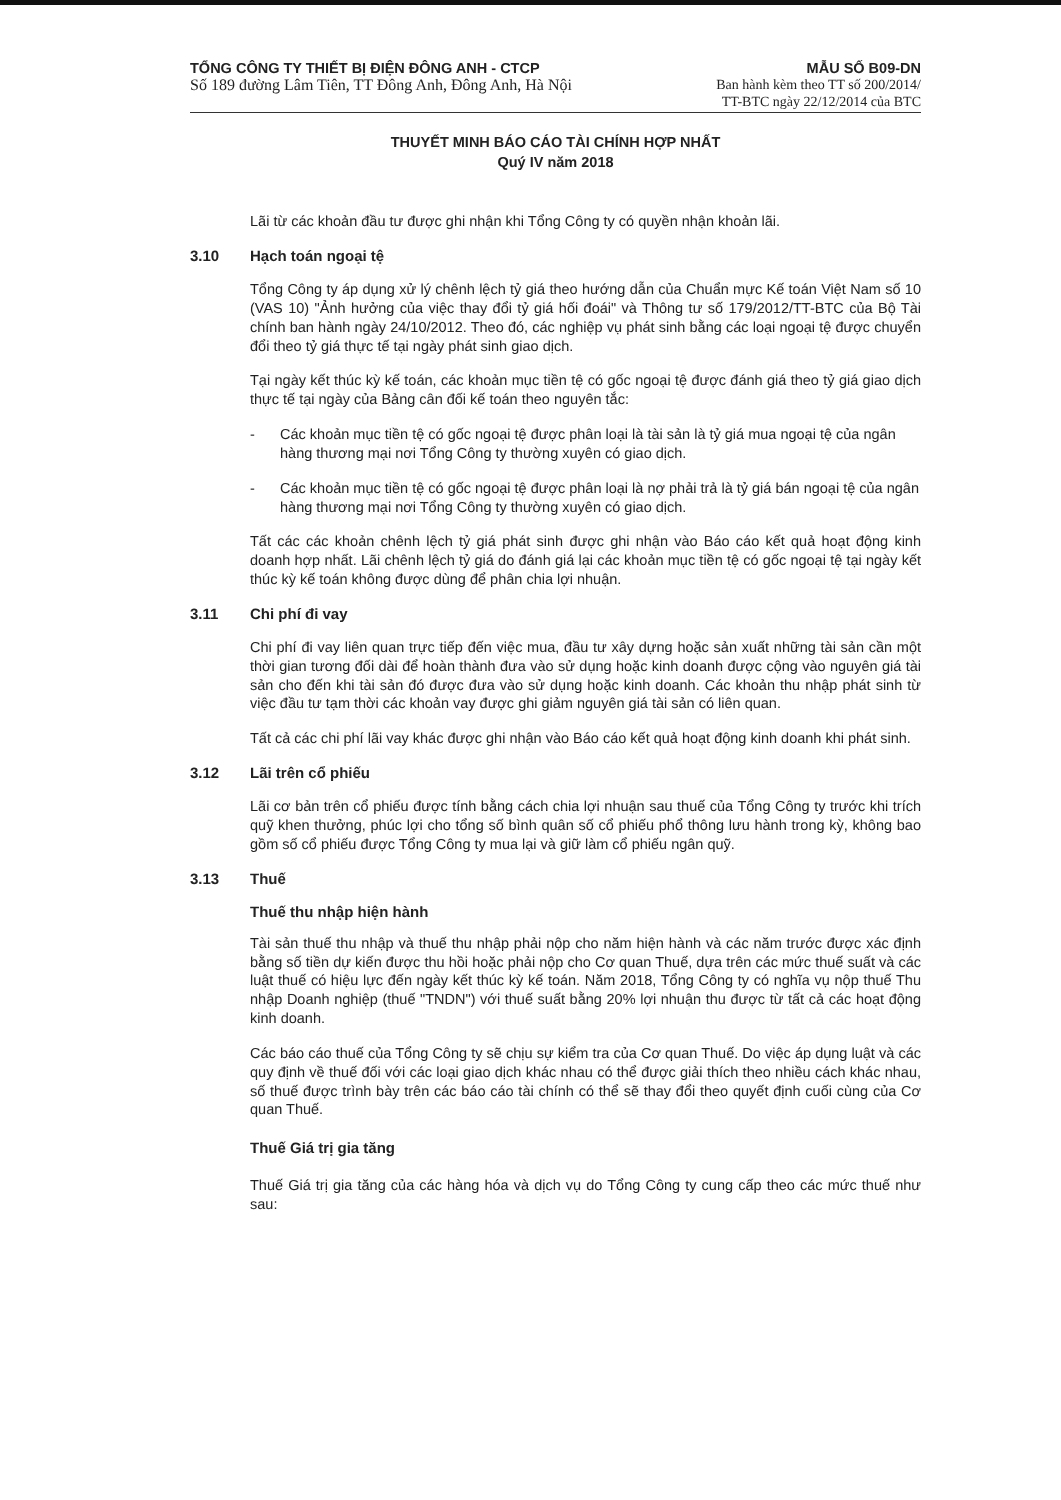TỔNG CÔNG TY THIẾT BỊ ĐIỆN ĐÔNG ANH - CTCP
Số 189 đường Lâm Tiên, TT Đông Anh, Đông Anh, Hà Nội
MẪU SỐ B09-DN
Ban hành kèm theo TT số 200/2014/
TT-BTC ngày 22/12/2014 của BTC
THUYẾT MINH BÁO CÁO TÀI CHÍNH HỢP NHẤT
Quý IV năm 2018
Lãi từ các khoản đầu tư được ghi nhận khi Tổng Công ty có quyền nhận khoản lãi.
3.10 Hạch toán ngoại tệ
Tổng Công ty áp dụng xử lý chênh lệch tỷ giá theo hướng dẫn của Chuẩn mực Kế toán Việt Nam số 10 (VAS 10) "Ảnh hưởng của việc thay đổi tỷ giá hối đoái" và Thông tư số 179/2012/TT-BTC của Bộ Tài chính ban hành ngày 24/10/2012. Theo đó, các nghiệp vụ phát sinh bằng các loại ngoại tệ được chuyển đổi theo tỷ giá thực tế tại ngày phát sinh giao dịch.
Tại ngày kết thúc kỳ kế toán, các khoản mục tiền tệ có gốc ngoại tệ được đánh giá theo tỷ giá giao dịch thực tế tại ngày của Bảng cân đối kế toán theo nguyên tắc:
- Các khoản mục tiền tệ có gốc ngoại tệ được phân loại là tài sản là tỷ giá mua ngoại tệ của ngân hàng thương mại nơi Tổng Công ty thường xuyên có giao dịch.
- Các khoản mục tiền tệ có gốc ngoại tệ được phân loại là nợ phải trả là tỷ giá bán ngoại tệ của ngân hàng thương mại nơi Tổng Công ty thường xuyên có giao dịch.
Tất các các khoản chênh lệch tỷ giá phát sinh được ghi nhận vào Báo cáo kết quả hoạt động kinh doanh hợp nhất. Lãi chênh lệch tỷ giá do đánh giá lại các khoản mục tiền tệ có gốc ngoại tệ tại ngày kết thúc kỳ kế toán không được dùng để phân chia lợi nhuận.
3.11 Chi phí đi vay
Chi phí đi vay liên quan trực tiếp đến việc mua, đầu tư xây dựng hoặc sản xuất những tài sản cần một thời gian tương đối dài để hoàn thành đưa vào sử dụng hoặc kinh doanh được cộng vào nguyên giá tài sản cho đến khi tài sản đó được đưa vào sử dụng hoặc kinh doanh. Các khoản thu nhập phát sinh từ việc đầu tư tạm thời các khoản vay được ghi giảm nguyên giá tài sản có liên quan.
Tất cả các chi phí lãi vay khác được ghi nhận vào Báo cáo kết quả hoạt động kinh doanh khi phát sinh.
3.12 Lãi trên cổ phiếu
Lãi cơ bản trên cổ phiếu được tính bằng cách chia lợi nhuận sau thuế của Tổng Công ty trước khi trích quỹ khen thưởng, phúc lợi cho tổng số bình quân số cổ phiếu phổ thông lưu hành trong kỳ, không bao gồm số cổ phiếu được Tổng Công ty mua lại và giữ làm cổ phiếu ngân quỹ.
3.13 Thuế
Thuế thu nhập hiện hành
Tài sản thuế thu nhập và thuế thu nhập phải nộp cho năm hiện hành và các năm trước được xác định bằng số tiền dự kiến được thu hồi hoặc phải nộp cho Cơ quan Thuế, dựa trên các mức thuế suất và các luật thuế có hiệu lực đến ngày kết thúc kỳ kế toán. Năm 2018, Tổng Công ty có nghĩa vụ nộp thuế Thu nhập Doanh nghiệp (thuế "TNDN") với thuế suất bằng 20% lợi nhuận thu được từ tất cả các hoạt động kinh doanh.
Các báo cáo thuế của Tổng Công ty sẽ chịu sự kiểm tra của Cơ quan Thuế. Do việc áp dụng luật và các quy định về thuế đối với các loại giao dịch khác nhau có thể được giải thích theo nhiều cách khác nhau, số thuế được trình bày trên các báo cáo tài chính có thể sẽ thay đổi theo quyết định cuối cùng của Cơ quan Thuế.
Thuế Giá trị gia tăng
Thuế Giá trị gia tăng của các hàng hóa và dịch vụ do Tổng Công ty cung cấp theo các mức thuế như sau: